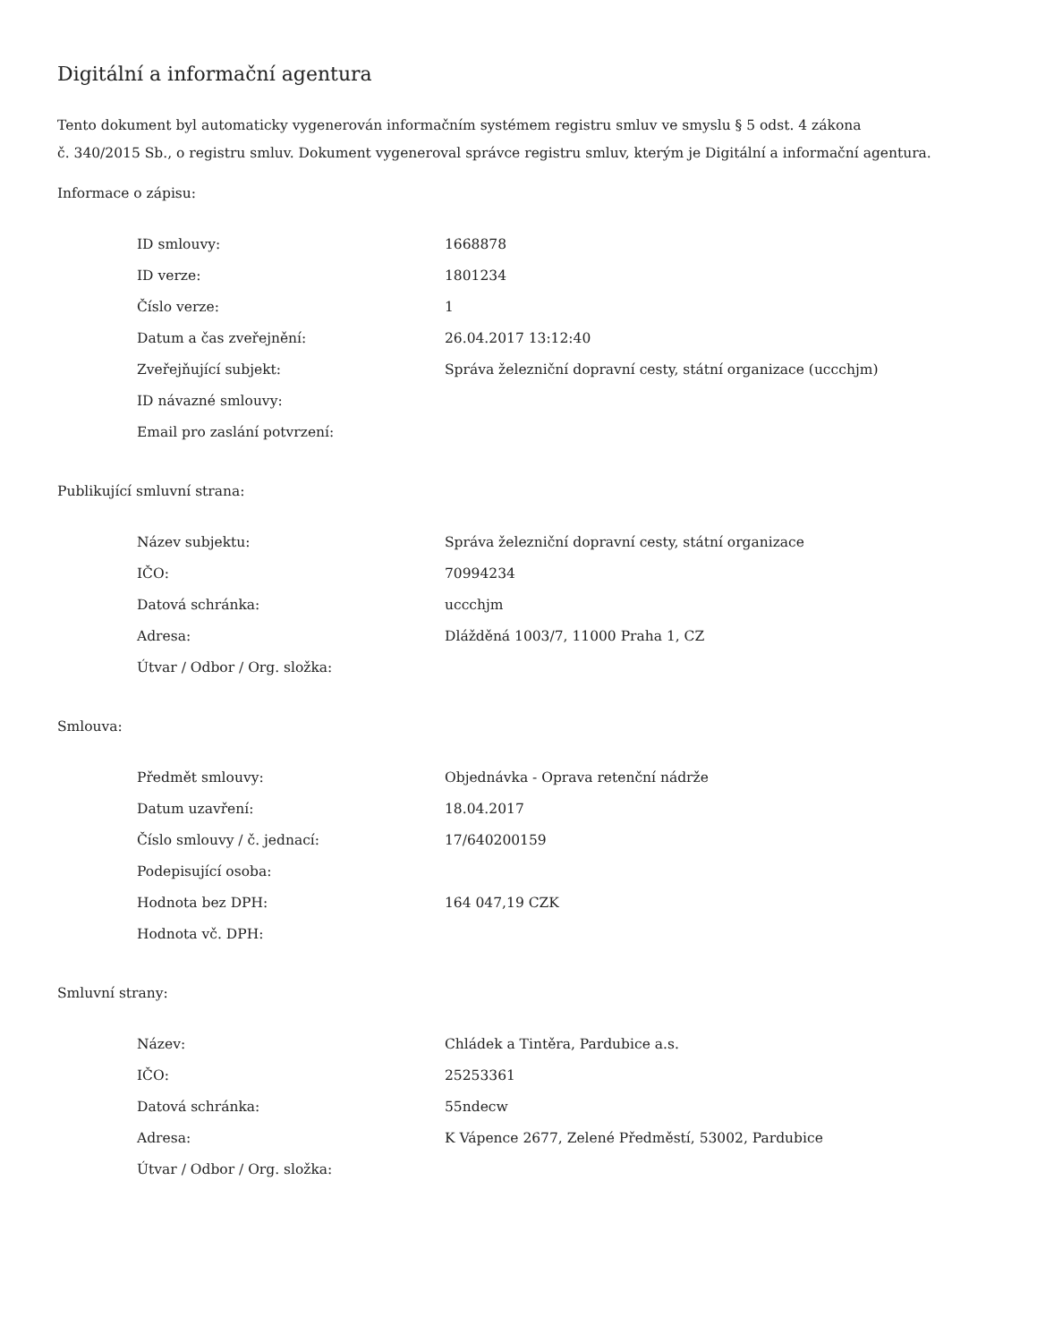Digitální a informační agentura
Tento dokument byl automaticky vygenerován informačním systémem registru smluv ve smyslu § 5 odst. 4 zákona
č. 340/2015 Sb., o registru smluv. Dokument vygeneroval správce registru smluv, kterým je Digitální a informační agentura.
Informace o zápisu:
| ID smlouvy: | 1668878 |
| ID verze: | 1801234 |
| Číslo verze: | 1 |
| Datum a čas zveřejnění: | 26.04.2017 13:12:40 |
| Zveřejňující subjekt: | Správa železniční dopravní cesty, státní organizace (uccchjm) |
| ID návazné smlouvy: | |
| Email pro zaslání potvrzení: | |
Publikující smluvní strana:
| Název subjektu: | Správa železniční dopravní cesty, státní organizace |
| IČO: | 70994234 |
| Datová schránka: | uccchjm |
| Adresa: | Dlážděná 1003/7, 11000 Praha 1, CZ |
| Útvar / Odbor / Org. složka: | |
Smlouva:
| Předmět smlouvy: | Objednávka - Oprava retenční nádrže |
| Datum uzavření: | 18.04.2017 |
| Číslo smlouvy / č. jednací: | 17/640200159 |
| Podepisující osoba: | |
| Hodnota bez DPH: | 164 047,19 CZK |
| Hodnota vč. DPH: | |
Smluvní strany:
| Název: | Chládek a Tintěra, Pardubice a.s. |
| IČO: | 25253361 |
| Datová schránka: | 55ndecw |
| Adresa: | K Vápence 2677, Zelené Předměstí, 53002, Pardubice |
| Útvar / Odbor / Org. složka: | |